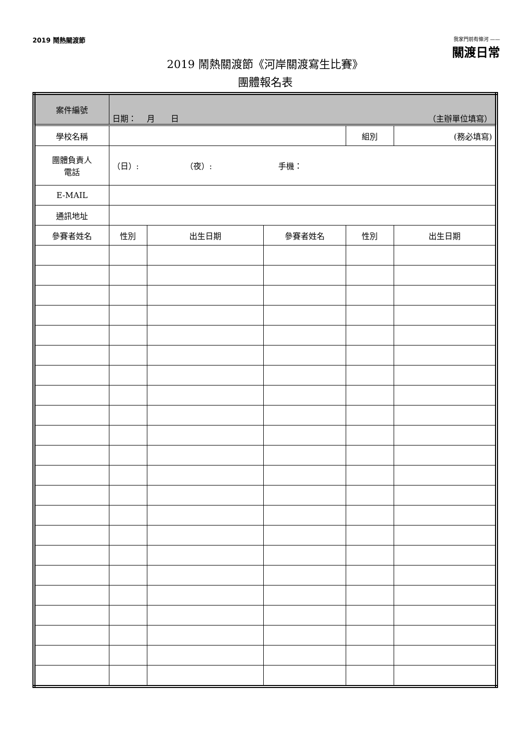2019 鬧熱關渡節
我家門前有條河 ——
關渡日常
2019 鬧熱關渡節《河岸關渡寫生比賽》
團體報名表
| 案件編號 | 日期： 月 日 （主辦單位填寫） | | | | |
| 學校名稱 | | | | 組別 | (務必填寫) |
| 團體負責人 電話 | （日）: （夜）: 手機： | | | | |
| E-MAIL | | | | | |
| 通訊地址 | | | | | |
| 參賽者姓名 | 性別 | 出生日期 | 參賽者姓名 | 性別 | 出生日期 |